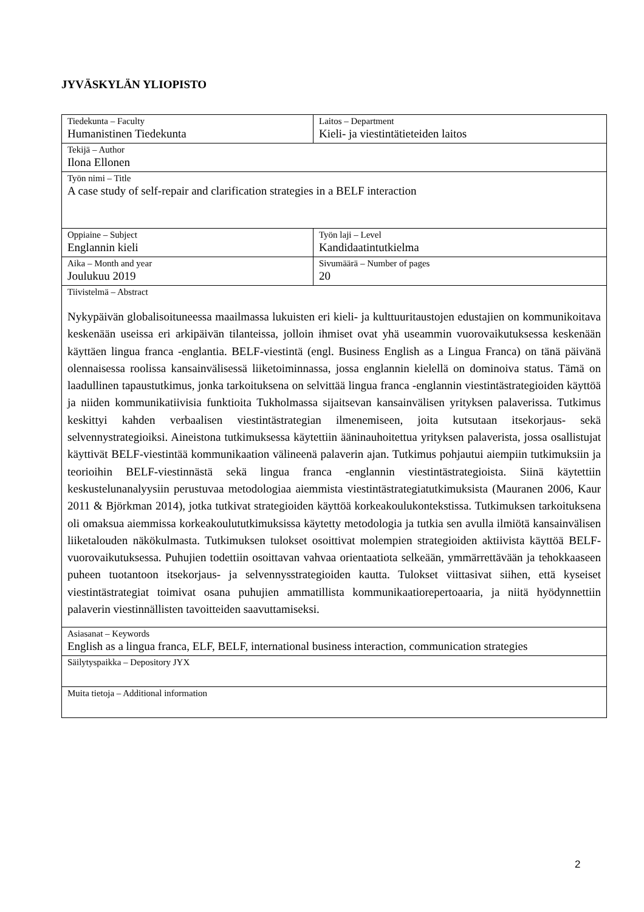JYVÄSKYLÄN YLIOPISTO
| Tiedekunta – Faculty Humanistinen Tiedekunta | Laitos – Department Kieli- ja viestintätieteiden laitos |
| Tekijä – Author Ilona Ellonen | |
| Työn nimi – Title A case study of self-repair and clarification strategies in a BELF interaction | |
| Oppiaine – Subject Englannin kieli | Työn laji – Level Kandidaatintutkielma |
| Aika – Month and year Joulukuu 2019 | Sivumäärä – Number of pages 20 |
| Tiivistelmä – Abstract Nykypäivän globalisoituneessa maailmassa lukuisten eri kieli- ja kulttuuritaustojen edustajien on kommunikoitava keskenään useissa eri arkipäivän tilanteissa, jolloin ihmiset ovat yhä useammin vuorovaikutuksessa keskenään käyttäen lingua franca -englantia. BELF-viestintä (engl. Business English as a Lingua Franca) on tänä päivänä olennaisessa roolissa kansainvälisessä liiketoiminnassa, jossa englannin kielellä on dominoiva status. Tämä on laadullinen tapaustutkimus, jonka tarkoituksena on selvittää lingua franca -englannin viestintästrategioiden käyttöä ja niiden kommunikatiivisia funktioita Tukholmassa sijaitsevan kansainvälisen yrityksen palaverissa. Tutkimus keskittyi kahden verbaalisen viestintästrategian ilmenemiseen, joita kutsutaan itsekorjaus- sekä selvennystrategioiksi. Aineistona tutkimuksessa käytettiin ääninauhoitettua yrityksen palaverista, jossa osallistujat käyttivät BELF-viestintää kommunikaation välineenä palaverin ajan. Tutkimus pohjautui aiempiin tutkimuksiin ja teorioihin BELF-viestinnästä sekä lingua franca -englannin viestintästrategioista. Siinä käytettiin keskustelunanalyysiin perustuvaa metodologiaa aiemmista viestintästrategiatutkimuksista (Mauranen 2006, Kaur 2011 & Björkman 2014), jotka tutkivat strategioiden käyttöä korkeakoulukontekstissa. Tutkimuksen tarkoituksena oli omaksua aiemmissa korkeakoulututkimuksissa käytetty metodologia ja tutkia sen avulla ilmiötä kansainvälisen liiketalouden näkökulmasta. Tutkimuksen tulokset osoittivat molempien strategioiden aktiivista käyttöä BELF-vuorovaikutuksessa. Puhujien todettiin osoittavan vahvaa orientaatiota selkeään, ymmärrettävään ja tehokkaaseen puheen tuotantoon itsekorjaus- ja selvennysstrategioiden kautta. Tulokset viittasivat siihen, että kyseiset viestintästrategiat toimivat osana puhujien ammatillista kommunikaatiorepertoaaria, ja niitä hyödynnettiin palaverin viestinnällisten tavoitteiden saavuttamiseksi. | |
| Asiasanat – Keywords English as a lingua franca, ELF, BELF, international business interaction, communication strategies | |
| Säilytyspaikka – Depository JYX | |
| Muita tietoja – Additional information | |
2